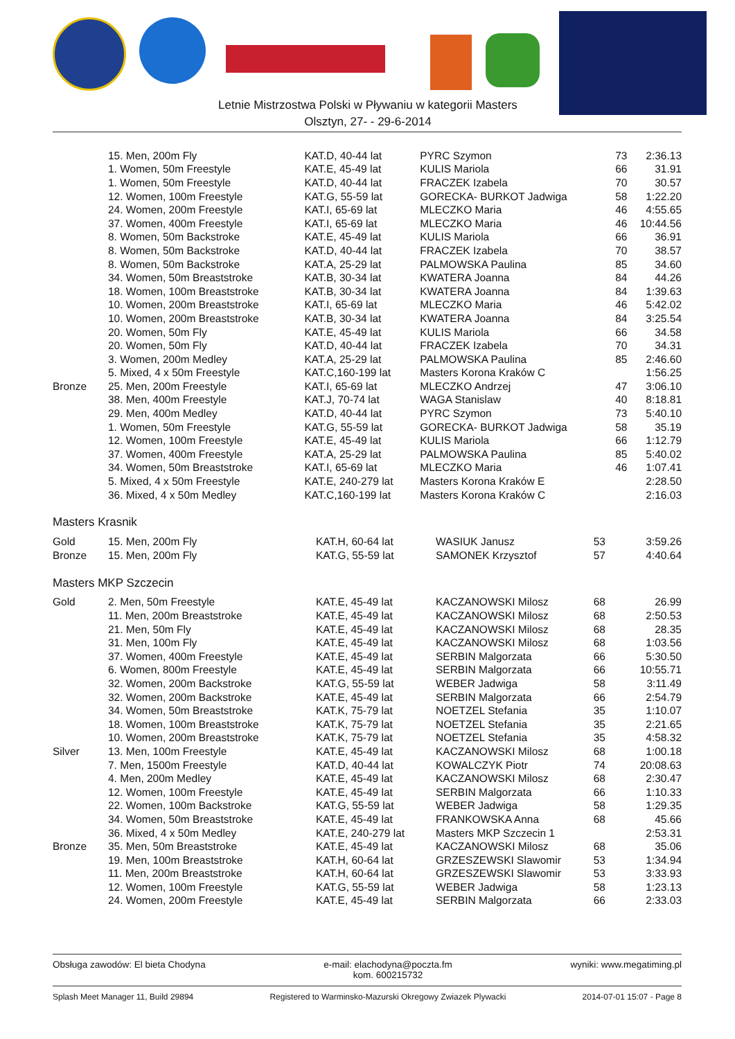Letnie Mistrzostwa Polski w Pływaniu w kategorii Masters
Olsztyn, 27- - 29-6-2014
| | 15. Men, 200m Fly | KAT.D, 40-44 lat | PYRC Szymon | 73 | 2:36.13 |
| | 1. Women, 50m Freestyle | KAT.E, 45-49 lat | KULIS Mariola | 66 | 31.91 |
| | 1. Women, 50m Freestyle | KAT.D, 40-44 lat | FRACZEK Izabela | 70 | 30.57 |
| | 12. Women, 100m Freestyle | KAT.G, 55-59 lat | GORECKA- BURKOT Jadwiga | 58 | 1:22.20 |
| | 24. Women, 200m Freestyle | KAT.I, 65-69 lat | MLECZKO Maria | 46 | 4:55.65 |
| | 37. Women, 400m Freestyle | KAT.I, 65-69 lat | MLECZKO Maria | 46 | 10:44.56 |
| | 8. Women, 50m Backstroke | KAT.E, 45-49 lat | KULIS Mariola | 66 | 36.91 |
| | 8. Women, 50m Backstroke | KAT.D, 40-44 lat | FRACZEK Izabela | 70 | 38.57 |
| | 8. Women, 50m Backstroke | KAT.A, 25-29 lat | PALMOWSKA Paulina | 85 | 34.60 |
| | 34. Women, 50m Breaststroke | KAT.B, 30-34 lat | KWATERA Joanna | 84 | 44.26 |
| | 18. Women, 100m Breaststroke | KAT.B, 30-34 lat | KWATERA Joanna | 84 | 1:39.63 |
| | 10. Women, 200m Breaststroke | KAT.I, 65-69 lat | MLECZKO Maria | 46 | 5:42.02 |
| | 10. Women, 200m Breaststroke | KAT.B, 30-34 lat | KWATERA Joanna | 84 | 3:25.54 |
| | 20. Women, 50m Fly | KAT.E, 45-49 lat | KULIS Mariola | 66 | 34.58 |
| | 20. Women, 50m Fly | KAT.D, 40-44 lat | FRACZEK Izabela | 70 | 34.31 |
| | 3. Women, 200m Medley | KAT.A, 25-29 lat | PALMOWSKA Paulina | 85 | 2:46.60 |
| | 5. Mixed, 4 x 50m Freestyle | KAT.C,160-199 lat | Masters Korona Kraków C | | 1:56.25 |
| Bronze | 25. Men, 200m Freestyle | KAT.I, 65-69 lat | MLECZKO Andrzej | 47 | 3:06.10 |
| | 38. Men, 400m Freestyle | KAT.J, 70-74 lat | WAGA Stanislaw | 40 | 8:18.81 |
| | 29. Men, 400m Medley | KAT.D, 40-44 lat | PYRC Szymon | 73 | 5:40.10 |
| | 1. Women, 50m Freestyle | KAT.G, 55-59 lat | GORECKA- BURKOT Jadwiga | 58 | 35.19 |
| | 12. Women, 100m Freestyle | KAT.E, 45-49 lat | KULIS Mariola | 66 | 1:12.79 |
| | 37. Women, 400m Freestyle | KAT.A, 25-29 lat | PALMOWSKA Paulina | 85 | 5:40.02 |
| | 34. Women, 50m Breaststroke | KAT.I, 65-69 lat | MLECZKO Maria | 46 | 1:07.41 |
| | 5. Mixed, 4 x 50m Freestyle | KAT.E, 240-279 lat | Masters Korona Kraków E | | 2:28.50 |
| | 36. Mixed, 4 x 50m Medley | KAT.C,160-199 lat | Masters Korona Kraków C | | 2:16.03 |
Masters Krasnik
| Gold | 15. Men, 200m Fly | KAT.H, 60-64 lat | WASIUK Janusz | 53 | 3:59.26 |
| Bronze | 15. Men, 200m Fly | KAT.G, 55-59 lat | SAMONEK Krzysztof | 57 | 4:40.64 |
Masters MKP Szczecin
| Gold | 2. Men, 50m Freestyle | KAT.E, 45-49 lat | KACZANOWSKI Milosz | 68 | 26.99 |
| | 11. Men, 200m Breaststroke | KAT.E, 45-49 lat | KACZANOWSKI Milosz | 68 | 2:50.53 |
| | 21. Men, 50m Fly | KAT.E, 45-49 lat | KACZANOWSKI Milosz | 68 | 28.35 |
| | 31. Men, 100m Fly | KAT.E, 45-49 lat | KACZANOWSKI Milosz | 68 | 1:03.56 |
| | 37. Women, 400m Freestyle | KAT.E, 45-49 lat | SERBIN Malgorzata | 66 | 5:30.50 |
| | 6. Women, 800m Freestyle | KAT.E, 45-49 lat | SERBIN Malgorzata | 66 | 10:55.71 |
| | 32. Women, 200m Backstroke | KAT.G, 55-59 lat | WEBER Jadwiga | 58 | 3:11.49 |
| | 32. Women, 200m Backstroke | KAT.E, 45-49 lat | SERBIN Malgorzata | 66 | 2:54.79 |
| | 34. Women, 50m Breaststroke | KAT.K, 75-79 lat | NOETZEL Stefania | 35 | 1:10.07 |
| | 18. Women, 100m Breaststroke | KAT.K, 75-79 lat | NOETZEL Stefania | 35 | 2:21.65 |
| | 10. Women, 200m Breaststroke | KAT.K, 75-79 lat | NOETZEL Stefania | 35 | 4:58.32 |
| Silver | 13. Men, 100m Freestyle | KAT.E, 45-49 lat | KACZANOWSKI Milosz | 68 | 1:00.18 |
| | 7. Men, 1500m Freestyle | KAT.D, 40-44 lat | KOWALCZYK Piotr | 74 | 20:08.63 |
| | 4. Men, 200m Medley | KAT.E, 45-49 lat | KACZANOWSKI Milosz | 68 | 2:30.47 |
| | 12. Women, 100m Freestyle | KAT.E, 45-49 lat | SERBIN Malgorzata | 66 | 1:10.33 |
| | 22. Women, 100m Backstroke | KAT.G, 55-59 lat | WEBER Jadwiga | 58 | 1:29.35 |
| | 34. Women, 50m Breaststroke | KAT.E, 45-49 lat | FRANKOWSKA Anna | 68 | 45.66 |
| | 36. Mixed, 4 x 50m Medley | KAT.E, 240-279 lat | Masters MKP Szczecin 1 | | 2:53.31 |
| Bronze | 35. Men, 50m Breaststroke | KAT.E, 45-49 lat | KACZANOWSKI Milosz | 68 | 35.06 |
| | 19. Men, 100m Breaststroke | KAT.H, 60-64 lat | GRZESZEWSKI Slawomir | 53 | 1:34.94 |
| | 11. Men, 200m Breaststroke | KAT.H, 60-64 lat | GRZESZEWSKI Slawomir | 53 | 3:33.93 |
| | 12. Women, 100m Freestyle | KAT.G, 55-59 lat | WEBER Jadwiga | 58 | 1:23.13 |
| | 24. Women, 200m Freestyle | KAT.E, 45-49 lat | SERBIN Malgorzata | 66 | 2:33.03 |
Obsługa zawodów: El bieta Chodyna e-mail: elachodyna@poczta.fm
kom. 600215732 wyniki: www.megatiming.pl
Splash Meet Manager 11, Build 29894 Registered to Warminsko-Mazurski Okregowy Zwiazek Plywacki 2014-07-01 15:07 - Page 8